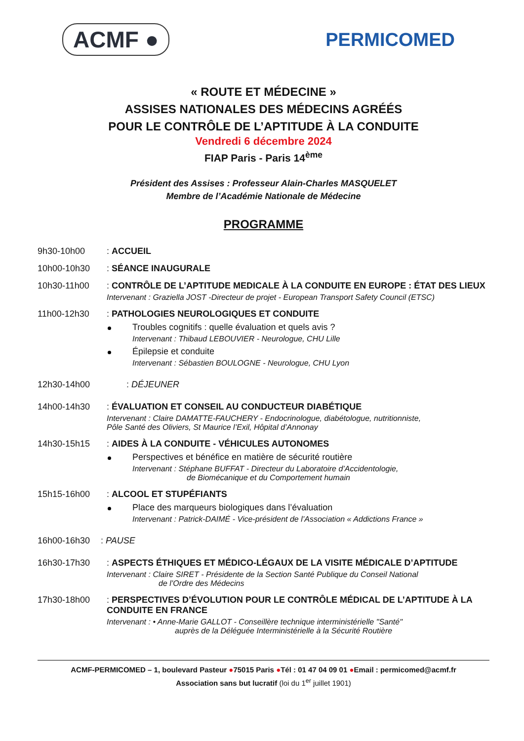ACMF ●
PERMICOMED
« ROUTE ET MÉDECINE »
ASSISES NATIONALES DES MÉDECINS AGRÉÉS
POUR LE CONTRÔLE DE L’APTITUDE À LA CONDUITE
Vendredi 6 décembre 2024
FIAP Paris - Paris 14<sup>ème</sup>
Président des Assises : Professeur Alain-Charles MASQUELET
Membre de l’Académie Nationale de Médecine
PROGRAMME
9h30-10h00 : ACCUEIL
10h00-10h30 : SÉANCE INAUGURALE
10h30-11h00 : CONTRÔLE DE L’APTITUDE MEDICALE À LA CONDUITE EN EUROPE : ÉTAT DES LIEUX
Intervenant : Graziella JOST -Directeur de projet - European Transport Safety Council (ETSC)
11h00-12h30 : PATHOLOGIES NEUROLOGIQUES ET CONDUITE
Troubles cognitifs : quelle évaluation et quels avis ?
Intervenant : Thibaud LEBOUVIER - Neurologue, CHU Lille
Épilepsie et conduite
Intervenant : Sébastien BOULOGNE - Neurologue, CHU Lyon
12h30-14h00 : DÉJEUNER
14h00-14h30 : ÉVALUATION ET CONSEIL AU CONDUCTEUR DIABÉTIQUE
Intervenant : Claire DAMATTE-FAUCHERY - Endocrinologue, diabétologue, nutritionniste,
Pôle Santé des Oliviers, St Maurice l’Exil, Hôpital d’Annonay
14h30-15h15 : AIDES À LA CONDUITE - VÉHICULES AUTONOMES
Perspectives et bénéfice en matière de sécurité routière
Intervenant : Stéphane BUFFAT - Directeur du Laboratoire d’Accidentologie,
de Biomécanique et du Comportement humain
15h15-16h00 : ALCOOL ET STUPÉFIANTS
Place des marqueurs biologiques dans l’évaluation
Intervenant : Patrick-DAIMÉ - Vice-président de l’Association « Addictions France »
16h00-16h30 : PAUSE
16h30-17h30 : ASPECTS ÉTHIQUES ET MÉDICO-LÉGAUX DE LA VISITE MÉDICALE D’APTITUDE
Intervenant : Claire SIRET - Présidente de la Section Santé Publique du Conseil National
de l’Ordre des Médecins
17h30-18h00 : PERSPECTIVES D’ÉVOLUTION POUR LE CONTRÔLE MÉDICAL DE L’APTITUDE À LA CONDUITE EN FRANCE
Intervenant : • Anne-Marie GALLOT - Conseillère technique interministérielle "Santé"
auprès de la Déléguée Interministérielle à la Sécurité Routière
ACMF-PERMICOMED – 1, boulevard Pasteur ●75015 Paris ●Tél : 01 47 04 09 01 ●Email : permicomed@acmf.fr
Association sans but lucratif (loi du 1<sup>er</sup> juillet 1901)